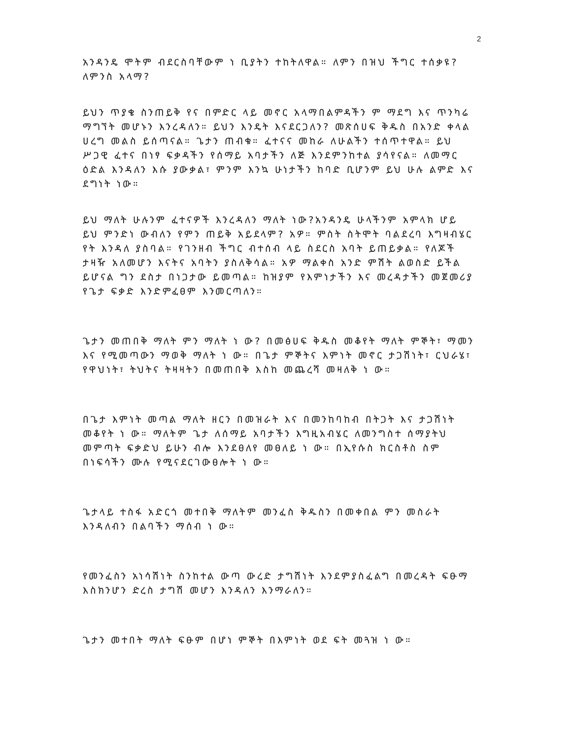2
አንዳንዴ ሞትም ብደርስባቸውም ነ ቢያትን ተከትለዋል። ለምን በዝህ ችግር ተሰቃዩ?ለምንስ አላማ?
ይህን ጥያቄ ስንጠይቅ የና በምድር ላይ መኖር አላማበልምዳችን ም ማደግ እና ጥንካሬ ማግኘት መሆኑን እንረዳለን። ይህን እንዴት እናደርጋለን? መጽሰሀፍ ቅዱስ በአንድ ቀላል ሀረግ መልስ ይሰጣናል። ጌታን ጠብቁ። ፈተናና መከራ ለሁልችን ተሰጥተዋል። ይህ ሥጋዊ ፈተና በነፃ ፍቃዳችን የሰማይ አባታችን ለጅ እንደምንከተል ያሳየናል። ለመማር ዕድል እንዳለን እሱ ያውቃል፣ ምንም እንኳ ሁነታችን ከባድ ቢሆንም ይህ ሁሉ ልምድ እና ደግነት ነው።
ይህ ማለት ሁሉንም ፈተናዎች እንረዳለን ማለት ነው?አንዳንዴ ሁላችንም አምላክ ሆይ ይህ ምንድነ ውብለን የምን ጠይቅ አይደላም? አዎ። ምስት ስትሞት ባልደረባ እግዛብሄር የት እንዳለ ያስባል። የገንዘብ ችግር ብተሰብ ላይ ስደርስ አባት ይጠይቃል። የለጆች ታዛዥ አለመሆን እናትና አባትን ያስለቅሳል። አዎ ማልቀስ አንድ ምሽት ልወስድ ይችል ይሆናል ግን ደስታ በነጋታው ይመጣል። ከዝያም የእምነታችን እና መረዳታችን መጀመሪያ የጌታ ፍቃድ እንድምፈፀም እንመርጣለን።
ጌታን መጠበቅ ማለት ምን ማለት ነ ው? በመፅሀፍ ቅዱስ መቆየት ማለት ምኞት፣ ማመን እና የሚመጣውን ማወቅ ማለት ነ ው። በጌታ ምኞትና እምነት መኖር ታጋሽነት፣ ርህራሄ፣ የዋህነት፣ ትህትና ትዛዛትን በመጠበቅ እስከ መጨረሻ መዛለቅ ነ ው።
በጌታ እምነት መጣል ማለት ዘርን በመዝራት እና በመንከባከብ በትጋት እና ታጋሽነት መቆየት ነ ው። ማለትም ጌታ ለሰማይ አባታችን እግዚአብሄር ለመንግስተ ሰማያትህ መምጣት ፍቃድህ ይሁን ብሎ እንደፀለየ መፀለይ ነ ው። በኢየሱስ ክርስቶስ ስም በነፍሳችን ሙሉ የሚናደርገውፀሎት ነ ው።
ጌታላይ ተስፋ አድርጎ መተበቅ ማለትም መንፈስ ቅዱስን በመቀበል ምን መስራት እንዳለብን በልባችን ማሰብ ነ ው።
የመንፈስን አነሳሽነት ስንከተል ውጣ ውረድ ታግሽነት እንደምያስፈልግ በመረዳት ፍፁማ እስክንሆን ድረስ ታግሽ መሆን እንዳለን እንማራለን።
ጌታን መተበት ማለት ፍፁም በሆነ ምኞት በእምነት ወደ ፍት መጓዝ ነ ው።